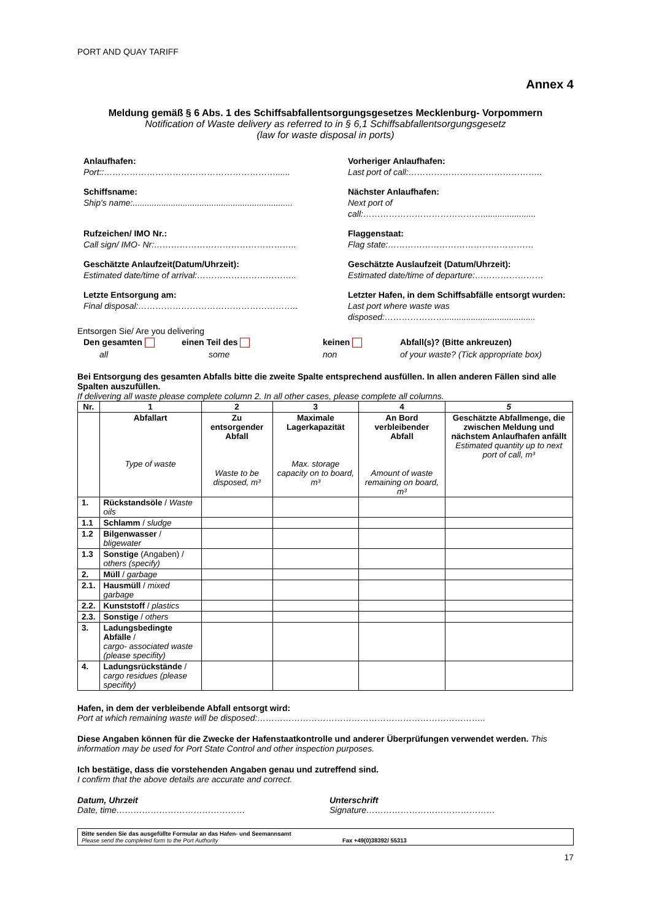PORT AND QUAY TARIFF
Annex 4
Meldung gemäß § 6 Abs. 1 des Schiffsabfallentsorgungsgesetzes Mecklenburg- Vorpommern
Notification of Waste delivery as referred to in § 6,1 Schiffsabfallentsorgungsgesetz
(law for waste disposal in ports)
Anlaufhafen:
Port::……………………………………………………......
Vorheriger Anlaufhafen:
Last port of call:………………………………………..
Schiffsname:
Ship's name:...................................................................
Nächster Anlaufhafen:
Next port of call:……………………………………......................
Rufzeichen/ IMO Nr.:
Call sign/ IMO- Nr:…………………………………………..
Flaggenstaat:
Flag state:……………………………………………
Geschätzte Anlaufzeit(Datum/Uhrzeit):
Estimated date/time of arrival:……………………………..
Geschätzte Auslaufzeit (Datum/Uhrzeit):
Estimated date/time of departure:……………………
Letzte Entsorgung am:
Final disposal:………………………………………………..
Letzter Hafen, in dem Schiffsabfälle entsorgt wurden:
Last port where waste was disposed:…………………......................................
Entsorgen Sie/ Are you delivering
Den gesamten
all
einen Teil des
some
keinen
non
Abfall(s)? (Bitte ankreuzen)
of your waste? (Tick appropriate box)
Bei Entsorgung des gesamten Abfalls bitte die zweite Spalte entsprechend ausfüllen. In allen anderen Fällen sind alle Spalten auszufüllen.
If delivering all waste please complete column 2. In all other cases, please complete all columns.
| Nr. | 1 | 2 | 3 | 4 | 5 |
| --- | --- | --- | --- | --- | --- |
| | Abfallart Type of waste | Zu entsorgender Abfall Waste to be disposed, m³ | Maximale Lagerkapazität Max. storage capacity on to board, m³ | An Bord verbleibender Abfall Amount of waste remaining on board, m³ | Geschätzte Abfallmenge, die zwischen Meldung und nächstem Anlaufhafen anfällt Estimated quantity up to next port of call, m³ |
| 1. | Rückstandsöle / Waste oils | | | | |
| 1.1 | Schlamm / sludge | | | | |
| 1.2 | Bilgenwasser / bligewater | | | | |
| 1.3 | Sonstige (Angaben) / others (specify) | | | | |
| 2. | Müll / garbage | | | | |
| 2.1. | Hausmüll / mixed garbage | | | | |
| 2.2. | Kunststoff / plastics | | | | |
| 2.3. | Sonstige / others | | | | |
| 3. | Ladungsbedingte Abfälle / cargo- associated waste (please specifity) | | | | |
| 4. | Ladungsrückstände / cargo residues (please specifity) | | | | |
Hafen, in dem der verbleibende Abfall entsorgt wird:
Port at which remaining waste will be disposed:……………………………………………………………………..
Diese Angaben können für die Zwecke der Hafenstaatkontrolle und anderer Überprüfungen verwendet werden. This information may be used for Port State Control and other inspection purposes.
Ich bestätige, dass die vorstehenden Angaben genau und zutreffend sind.
I confirm that the above details are accurate and correct.
Datum, Uhrzeit
Date, time………………………………………
Unterschrift
Signature………………………………………
Bitte senden Sie das ausgefüllte Formular an das Hafen- und Seemannsamt
Please send the completed form to the Port Authority
Fax +49(0)38392/ 55313
17